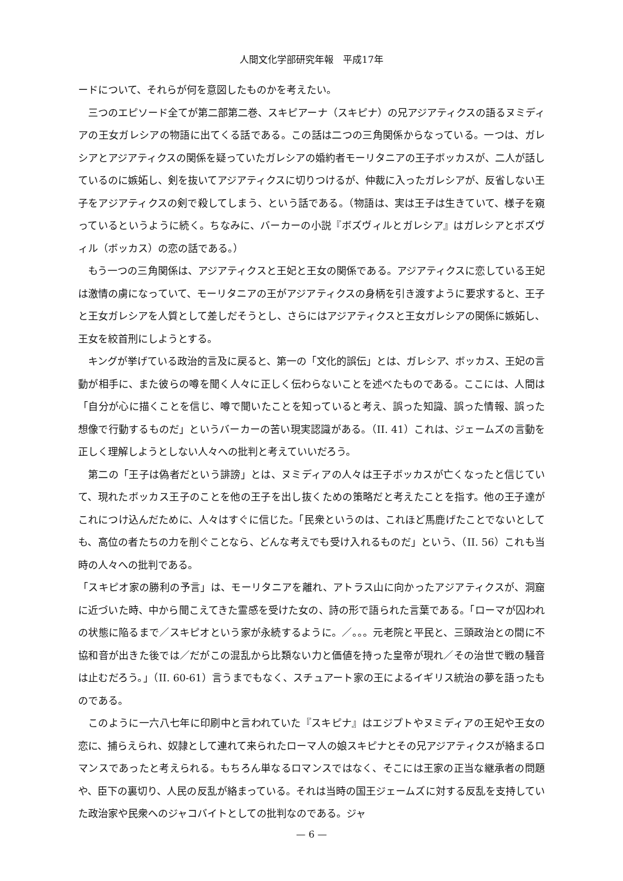人間文化学部研究年報　平成17年
ードについて、それらが何を意図したものかを考えたい。
三つのエピソード全てが第二部第二巻、スキピアーナ（スキピナ）の兄アジアティクスの語るヌミディアの王女ガレシアの物語に出てくる話である。この話は二つの三角関係からなっている。一つは、ガレシアとアジアティクスの関係を疑っていたガレシアの婚約者モーリタニアの王子ボッカスが、二人が話しているのに嫉妬し、剣を抜いてアジアティクスに切りつけるが、仲裁に入ったガレシアが、反省しない王子をアジアティクスの剣で殺してしまう、という話である。（物語は、実は王子は生きていて、様子を窺っているというように続く。ちなみに、バーカーの小説『ボズヴィルとガレシア』はガレシアとボズヴィル（ボッカス）の恋の話である。）
もう一つの三角関係は、アジアティクスと王妃と王女の関係である。アジアティクスに恋している王妃は激情の虜になっていて、モーリタニアの王がアジアティクスの身柄を引き渡すように要求すると、王子と王女ガレシアを人質として差しだそうとし、さらにはアジアティクスと王女ガレシアの関係に嫉妬し、王女を絞首刑にしようとする。
キングが挙げている政治的言及に戻ると、第一の「文化的誤伝」とは、ガレシア、ボッカス、王妃の言動が相手に、また彼らの噂を聞く人々に正しく伝わらないことを述べたものである。ここには、人間は「自分が心に描くことを信じ、噂で聞いたことを知っていると考え、誤った知識、誤った情報、誤った想像で行動するものだ」というバーカーの苦い現実認識がある。（II. 41）これは、ジェームズの言動を正しく理解しようとしない人々への批判と考えていいだろう。
第二の「王子は偽者だという誹謗」とは、ヌミディアの人々は王子ボッカスが亡くなったと信じていて、現れたボッカス王子のことを他の王子を出し抜くための策略だと考えたことを指す。他の王子達がこれにつけ込んだために、人々はすぐに信じた。「民衆というのは、これほど馬鹿げたことでないとしても、高位の者たちの力を削ぐことなら、どんな考えでも受け入れるものだ」という、（II. 56）これも当時の人々への批判である。
「スキピオ家の勝利の予言」は、モーリタニアを離れ、アトラス山に向かったアジアティクスが、洞窟に近づいた時、中から聞こえてきた霊感を受けた女の、詩の形で語られた言葉である。「ローマが囚われの状態に陥るまで／スキピオという家が永続するように。／。。。元老院と平民と、三頭政治との間に不協和音が出きた後では／だがこの混乱から比類ない力と価値を持った皇帝が現れ／その治世で戦の騒音は止むだろう。」（II. 60-61）言うまでもなく、スチュアート家の王によるイギリス統治の夢を語ったものである。
このように一六八七年に印刷中と言われていた『スキピナ』はエジプトやヌミディアの王妃や王女の恋に、捕らえられ、奴隷として連れて来られたローマ人の娘スキピナとその兄アジアティクスが絡まるロマンスであったと考えられる。もちろん単なるロマンスではなく、そこには王家の正当な継承者の問題や、臣下の裏切り、人民の反乱が絡まっている。それは当時の国王ジェームズに対する反乱を支持していた政治家や民衆へのジャコバイトとしての批判なのである。ジャ
— 6 —